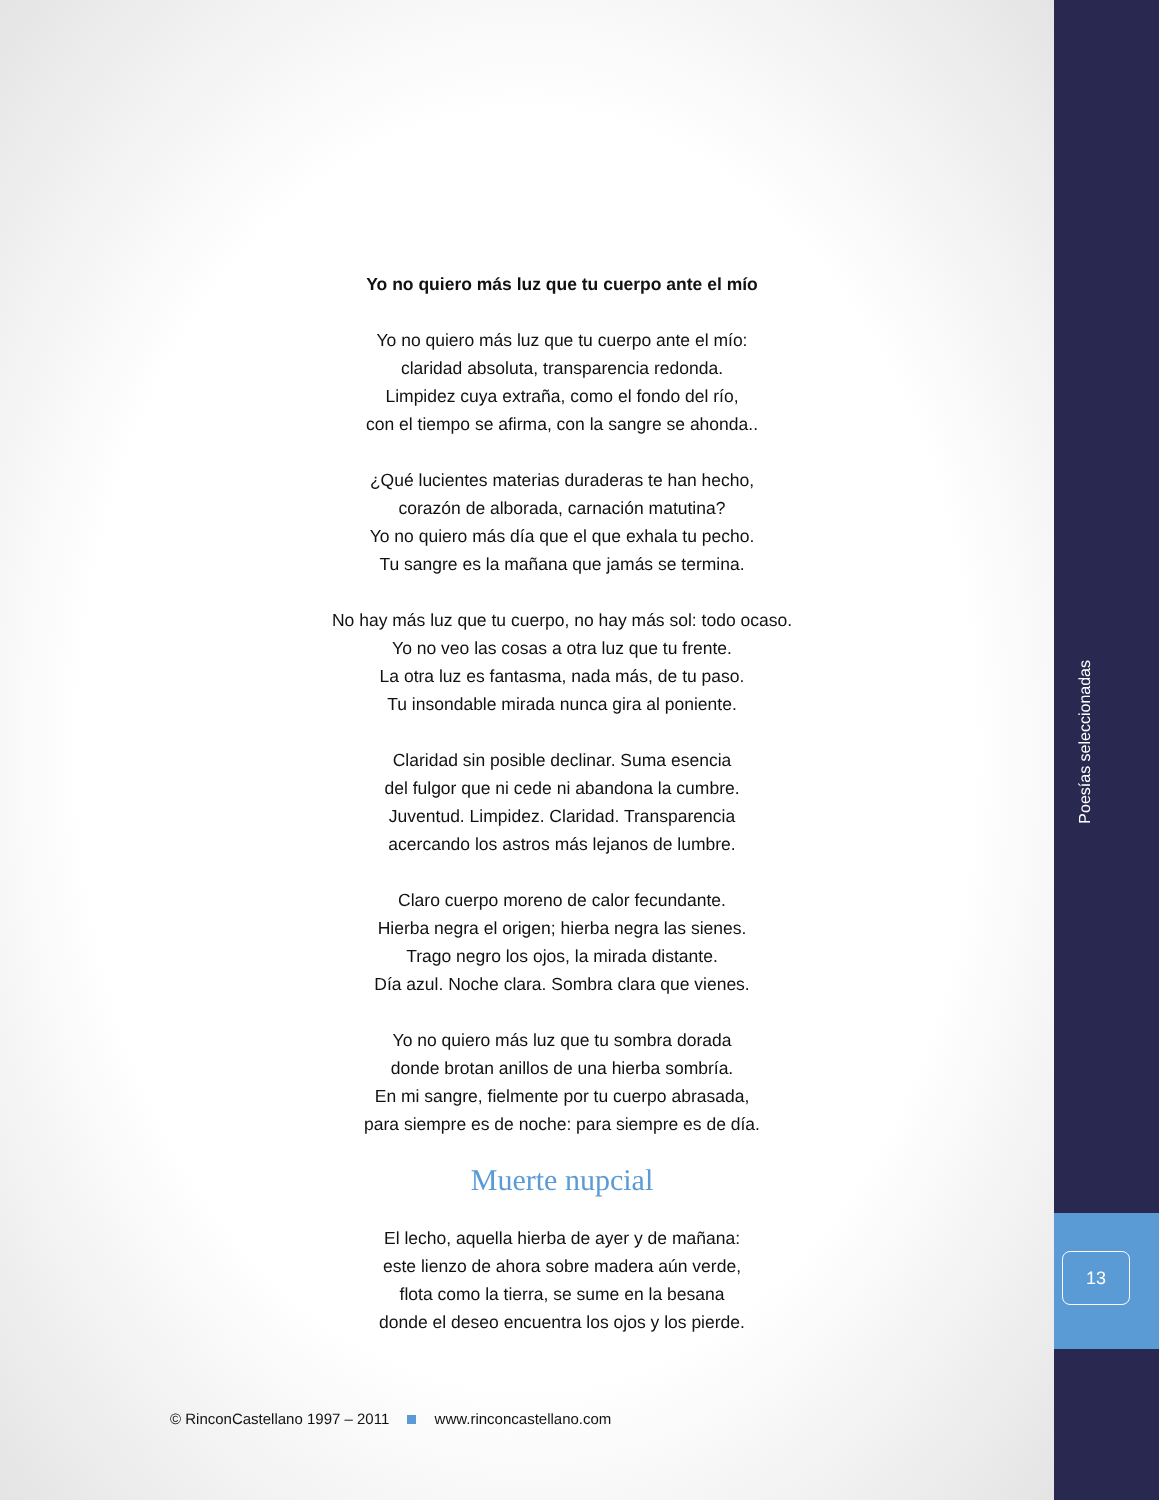Yo no quiero más luz que tu cuerpo ante el mío
Yo no quiero más luz que tu cuerpo ante el mío:
claridad absoluta, transparencia redonda.
Limpidez cuya extraña, como el fondo del río,
con el tiempo se afirma, con la sangre se ahonda..
¿Qué lucientes materias duraderas te han hecho,
corazón de alborada, carnación matutina?
Yo no quiero más día que el que exhala tu pecho.
Tu sangre es la mañana que jamás se termina.
No hay más luz que tu cuerpo, no hay más sol: todo ocaso.
Yo no veo las cosas a otra luz que tu frente.
La otra luz es fantasma, nada más, de tu paso.
Tu insondable mirada nunca gira al poniente.
Claridad sin posible declinar. Suma esencia
del fulgor que ni cede ni abandona la cumbre.
Juventud. Limpidez. Claridad. Transparencia
acercando los astros más lejanos de lumbre.
Claro cuerpo moreno de calor fecundante.
Hierba negra el origen; hierba negra las sienes.
Trago negro los ojos, la mirada distante.
Día azul. Noche clara. Sombra clara que vienes.
Yo no quiero más luz que tu sombra dorada
donde brotan anillos de una hierba sombría.
En mi sangre, fielmente por tu cuerpo abrasada,
para siempre es de noche: para siempre es de día.
Muerte nupcial
El lecho, aquella hierba de ayer y de mañana:
este lienzo de ahora sobre madera aún verde,
flota como la tierra, se sume en la besana
donde el deseo encuentra los ojos y los pierde.
© RinconCastellano 1997 – 2011 www.rinconcastellano.com
Poesías seleccionadas
13